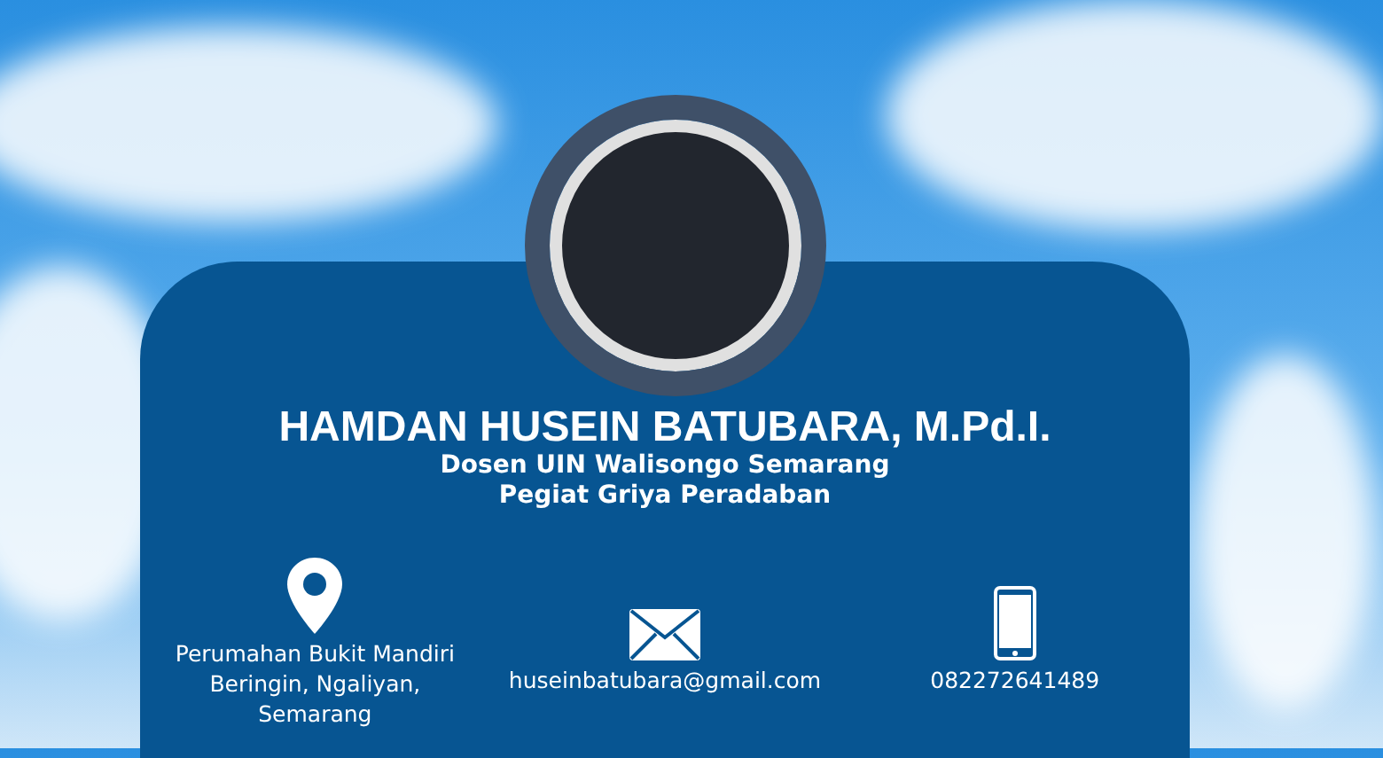HAMDAN HUSEIN BATUBARA, M.Pd.I.
Dosen UIN Walisongo Semarang
Pegiat Griya Peradaban
Perumahan Bukit Mandiri
Beringin, Ngaliyan,
Semarang
huseinbatubara@gmail.com 082272641489